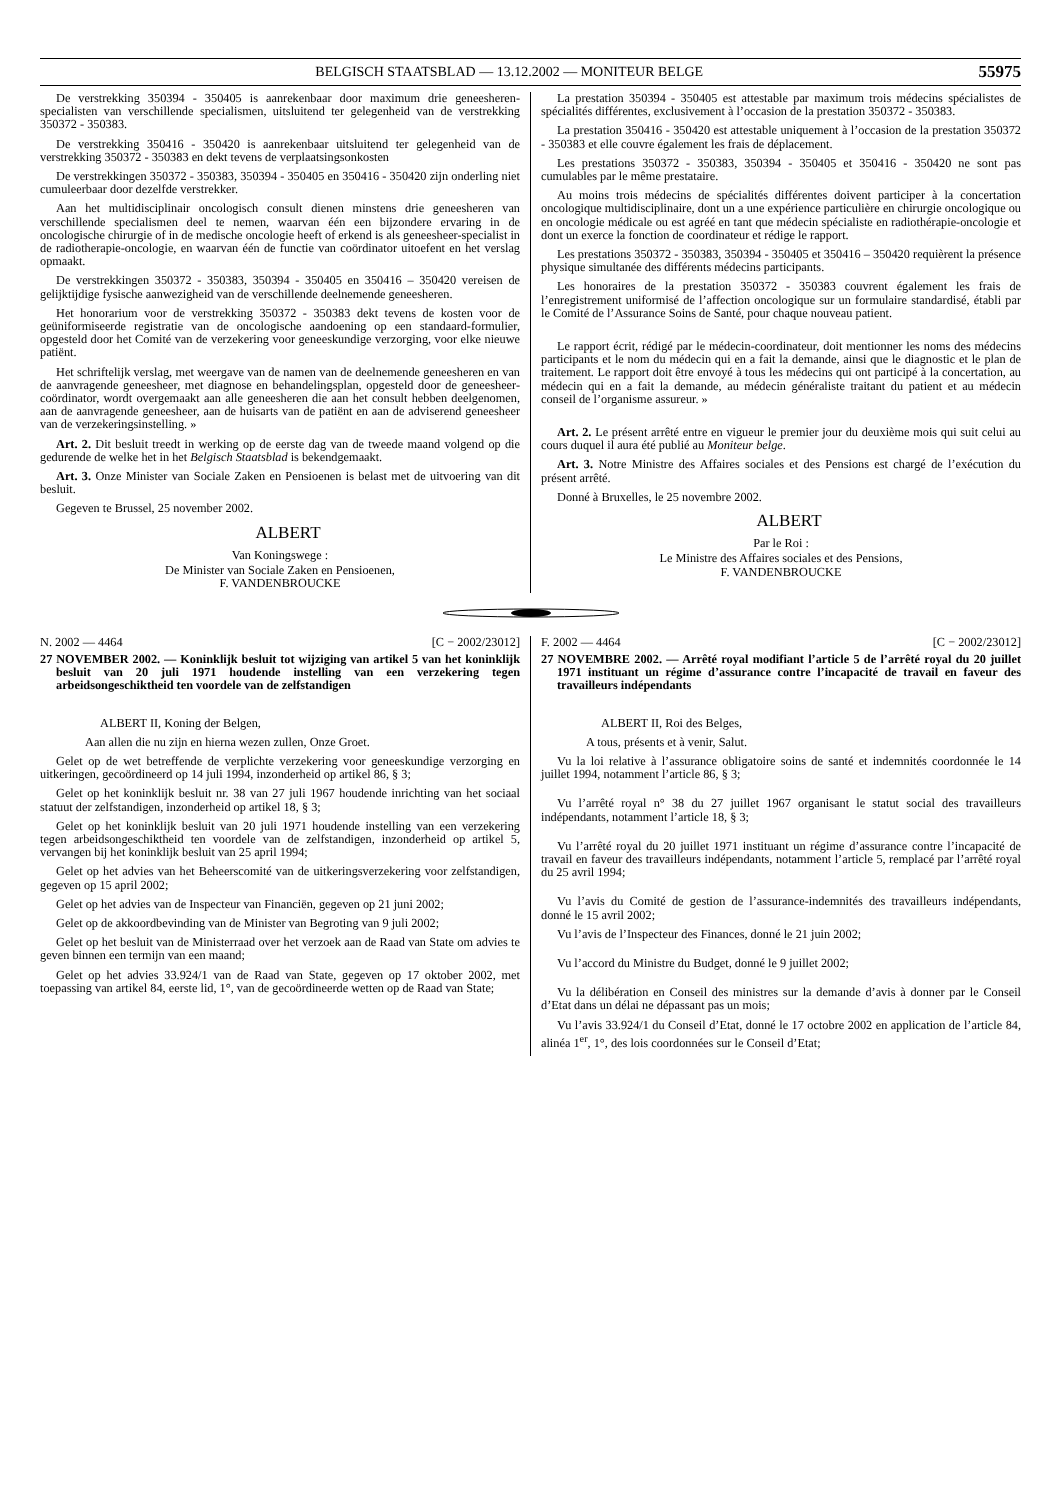BELGISCH STAATSBLAD — 13.12.2002 — MONITEUR BELGE 55975
De verstrekking 350394 - 350405 is aanrekenbaar door maximum drie geneesheren-specialisten van verschillende specialismen, uitsluitend ter gelegenheid van de verstrekking 350372 - 350383.
De verstrekking 350416 - 350420 is aanrekenbaar uitsluitend ter gelegenheid van de verstrekking 350372 - 350383 en dekt tevens de verplaatsingsonkosten
De verstrekkingen 350372 - 350383, 350394 - 350405 en 350416 - 350420 zijn onderling niet cumuleerbaar door dezelfde verstrekker.
Aan het multidisciplinair oncologisch consult dienen minstens drie geneesheren van verschillende specialismen deel te nemen, waarvan één een bijzondere ervaring in de oncologische chirurgie of in de medische oncologie heeft of erkend is als geneesheer-specialist in de radiotherapie-oncologie, en waarvan één de functie van coördinator uitoefent en het verslag opmaakt.
De verstrekkingen 350372 - 350383, 350394 - 350405 en 350416 – 350420 vereisen de gelijktijdige fysische aanwezigheid van de verschillende deelnemende geneesheren.
Het honorarium voor de verstrekking 350372 - 350383 dekt tevens de kosten voor de geüniformiseerde registratie van de oncologische aandoening op een standaard-formulier, opgesteld door het Comité van de verzekering voor geneeskundige verzorging, voor elke nieuwe patiënt.
Het schriftelijk verslag, met weergave van de namen van de deelnemende geneesheren en van de aanvragende geneesheer, met diagnose en behandelingsplan, opgesteld door de geneesheer-coördinator, wordt overgemaakt aan alle geneesheren die aan het consult hebben deelgenomen, aan de aanvragende geneesheer, aan de huisarts van de patiënt en aan de adviserend geneesheer van de verzekeringsinstelling. »
Art. 2. Dit besluit treedt in werking op de eerste dag van de tweede maand volgend op die gedurende de welke het in het Belgisch Staatsblad is bekendgemaakt.
Art. 3. Onze Minister van Sociale Zaken en Pensioenen is belast met de uitvoering van dit besluit.
Gegeven te Brussel, 25 november 2002.
ALBERT
Van Koningswege :
De Minister van Sociale Zaken en Pensioenen,
F. VANDENBROUCKE
La prestation 350394 - 350405 est attestable par maximum trois médecins spécialistes de spécialités différentes, exclusivement à l’occasion de la prestation 350372 - 350383.
La prestation 350416 - 350420 est attestable uniquement à l’occasion de la prestation 350372 - 350383 et elle couvre également les frais de déplacement.
Les prestations 350372 - 350383, 350394 - 350405 et 350416 - 350420 ne sont pas cumulables par le même prestataire.
Au moins trois médecins de spécialités différentes doivent participer à la concertation oncologique multidisciplinaire, dont un a une expérience particulière en chirurgie oncologique ou en oncologie médicale ou est agréé en tant que médecin spécialiste en radiothérapie-oncologie et dont un exerce la fonction de coordinateur et rédige le rapport.
Les prestations 350372 - 350383, 350394 - 350405 et 350416 – 350420 requièrent la présence physique simultanée des différents médecins participants.
Les honoraires de la prestation 350372 - 350383 couvrent également les frais de l’enregistrement uniformisé de l’affection oncologique sur un formulaire standardisé, établi par le Comité de l’Assurance Soins de Santé, pour chaque nouveau patient.
Le rapport écrit, rédigé par le médecin-coordinateur, doit mentionner les noms des médecins participants et le nom du médecin qui en a fait la demande, ainsi que le diagnostic et le plan de traitement. Le rapport doit être envoyé à tous les médecins qui ont participé à la concertation, au médecin qui en a fait la demande, au médecin généraliste traitant du patient et au médecin conseil de l’organisme assureur. »
Art. 2. Le présent arrêté entre en vigueur le premier jour du deuxième mois qui suit celui au cours duquel il aura été publié au Moniteur belge.
Art. 3. Notre Ministre des Affaires sociales et des Pensions est chargé de l’exécution du présent arrêté.
Donné à Bruxelles, le 25 novembre 2002.
ALBERT
Par le Roi :
Le Ministre des Affaires sociales et des Pensions,
F. VANDENBROUCKE
N. 2002 — 4464 [C − 2002/23012]
27 NOVEMBER 2002. — Koninklijk besluit tot wijziging van artikel 5 van het koninklijk besluit van 20 juli 1971 houdende instelling van een verzekering tegen arbeidsongeschiktheid ten voordele van de zelfstandigen
ALBERT II, Koning der Belgen,
Aan allen die nu zijn en hierna wezen zullen, Onze Groet.
Gelet op de wet betreffende de verplichte verzekering voor geneeskundige verzorging en uitkeringen, gecoördineerd op 14 juli 1994, inzonderheid op artikel 86, § 3;
Gelet op het koninklijk besluit nr. 38 van 27 juli 1967 houdende inrichting van het sociaal statuut der zelfstandigen, inzonderheid op artikel 18, § 3;
Gelet op het koninklijk besluit van 20 juli 1971 houdende instelling van een verzekering tegen arbeidsongeschiktheid ten voordele van de zelfstandigen, inzonderheid op artikel 5, vervangen bij het koninklijk besluit van 25 april 1994;
Gelet op het advies van het Beheerscomité van de uitkeringsverzekering voor zelfstandigen, gegeven op 15 april 2002;
Gelet op het advies van de Inspecteur van Financiën, gegeven op 21 juni 2002;
Gelet op de akkoordbevinding van de Minister van Begroting van 9 juli 2002;
Gelet op het besluit van de Ministerraad over het verzoek aan de Raad van State om advies te geven binnen een termijn van een maand;
Gelet op het advies 33.924/1 van de Raad van State, gegeven op 17 oktober 2002, met toepassing van artikel 84, eerste lid, 1°, van de gecoördineerde wetten op de Raad van State;
F. 2002 — 4464 [C − 2002/23012]
27 NOVEMBRE 2002. — Arrêté royal modifiant l’article 5 de l’arrêté royal du 20 juillet 1971 instituant un régime d’assurance contre l’incapacité de travail en faveur des travailleurs indépendants
ALBERT II, Roi des Belges,
A tous, présents et à venir, Salut.
Vu la loi relative à l’assurance obligatoire soins de santé et indemnités coordonnée le 14 juillet 1994, notamment l’article 86, § 3;
Vu l’arrêté royal n° 38 du 27 juillet 1967 organisant le statut social des travailleurs indépendants, notamment l’article 18, § 3;
Vu l’arrêté royal du 20 juillet 1971 instituant un régime d’assurance contre l’incapacité de travail en faveur des travailleurs indépendants, notamment l’article 5, remplacé par l’arrêté royal du 25 avril 1994;
Vu l’avis du Comité de gestion de l’assurance-indemnités des travailleurs indépendants, donné le 15 avril 2002;
Vu l’avis de l’Inspecteur des Finances, donné le 21 juin 2002;
Vu l’accord du Ministre du Budget, donné le 9 juillet 2002;
Vu la délibération en Conseil des ministres sur la demande d’avis à donner par le Conseil d’Etat dans un délai ne dépassant pas un mois;
Vu l’avis 33.924/1 du Conseil d’Etat, donné le 17 octobre 2002 en application de l’article 84, alinéa 1<sup>er</sup>, 1°, des lois coordonnées sur le Conseil d’Etat;